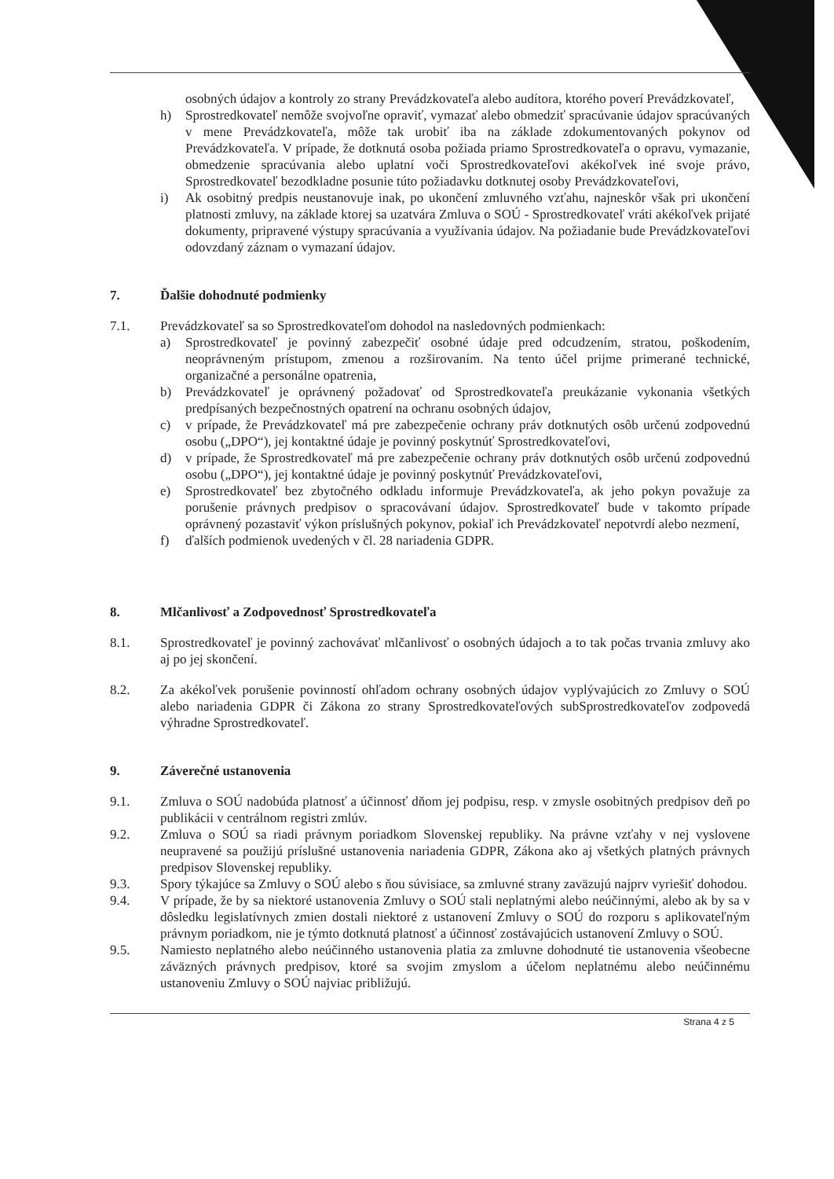osobných údajov a kontroly zo strany Prevádzkovateľa alebo audítora, ktorého poverí Prevádzkovateľ,
h) Sprostredkovateľ nemôže svojvoľne opraviť, vymazať alebo obmedziť spracúvanie údajov spracúvaných v mene Prevádzkovateľa, môže tak urobiť iba na základe zdokumentovaných pokynov od Prevádzkovateľa. V prípade, že dotknutá osoba požiada priamo Sprostredkovateľa o opravu, vymazanie, obmedzenie spracúvania alebo uplatní voči Sprostredkovateľovi akékoľvek iné svoje právo, Sprostredkovateľ bezodkladne posunie túto požiadavku dotknutej osoby Prevádzkovateľovi,
i) Ak osobitný predpis neustanovuje inak, po ukončení zmluvného vzťahu, najneskôr však pri ukončení platnosti zmluvy, na základe ktorej sa uzatvára Zmluva o SOÚ - Sprostredkovateľ vráti akékoľvek prijaté dokumenty, pripravené výstupy spracúvania a využívania údajov. Na požiadanie bude Prevádzkovateľovi odovzdaný záznam o vymazaní údajov.
7. Ďalšie dohodnuté podmienky
7.1. Prevádzkovateľ sa so Sprostredkovateľom dohodol na nasledovných podmienkach:
a) Sprostredkovateľ je povinný zabezpečiť osobné údaje pred odcudzením, stratou, poškodením, neoprávneným prístupom, zmenou a rozširovaním. Na tento účel prijme primerané technické, organizačné a personálne opatrenia,
b) Prevádzkovateľ je oprávnený požadovať od Sprostredkovateľa preukázanie vykonania všetkých predpísaných bezpečnostných opatrení na ochranu osobných údajov,
c) v prípade, že Prevádzkovateľ má pre zabezpečenie ochrany práv dotknutých osôb určenú zodpovednú osobu („DPO“), jej kontaktné údaje je povinný poskytnúť Sprostredkovateľovi,
d) v prípade, že Sprostredkovateľ má pre zabezpečenie ochrany práv dotknutých osôb určenú zodpovednú osobu („DPO“), jej kontaktné údaje je povinný poskytnúť Prevádzkovateľovi,
e) Sprostredkovateľ bez zbytočného odkladu informuje Prevádzkovateľa, ak jeho pokyn považuje za porušenie právnych predpisov o spracovávaní údajov. Sprostredkovateľ bude v takomto prípade oprávnený pozastaviť výkon príslušných pokynov, pokiaľ ich Prevádzkovateľ nepotvrdí alebo nezmení,
f) ďalších podmienok uvedených v čl. 28 nariadenia GDPR.
8. Mlčanlivosť a Zodpovednosť Sprostredkovateľa
8.1. Sprostredkovateľ je povinný zachovávať mlčanlivosť o osobných údajoch a to tak počas trvania zmluvy ako aj po jej skončení.
8.2. Za akékoľvek porušenie povinností ohľadom ochrany osobných údajov vyplývajúcich zo Zmluvy o SOÚ alebo nariadenia GDPR či Zákona zo strany Sprostredkovateľových subSprostredkovateľov zodpovedá výhradne Sprostredkovateľ.
9. Záverečné ustanovenia
9.1. Zmluva o SOÚ nadobúda platnosť a účinnosť dňom jej podpisu, resp. v zmysle osobitných predpisov deň po publikácii v centrálnom registri zmlúv.
9.2. Zmluva o SOÚ sa riadi právnym poriadkom Slovenskej republiky. Na právne vzťahy v nej vyslovene neupravené sa použijú príslušné ustanovenia nariadenia GDPR, Zákona ako aj všetkých platných právnych predpisov Slovenskej republiky.
9.3. Spory týkajúce sa Zmluvy o SOÚ alebo s ňou súvisiace, sa zmluvné strany zaväzujú najprv vyriešiť dohodou.
9.4. V prípade, že by sa niektoré ustanovenia Zmluvy o SOÚ stali neplatnými alebo neúčinnými, alebo ak by sa v dôsledku legislatívnych zmien dostali niektoré z ustanovení Zmluvy o SOÚ do rozporu s aplikovateľným právnym poriadkom, nie je týmto dotknutá platnosť a účinnosť zostávajúcich ustanovení Zmluvy o SOÚ.
9.5. Namiesto neplatného alebo neúčinného ustanovenia platia za zmluvne dohodnuté tie ustanovenia všeobecne záväzných právnych predpisov, ktoré sa svojim zmyslom a účelom neplatnému alebo neúčinnému ustanoveniu Zmluvy o SOÚ najviac približujú.
Strana 4 z 5